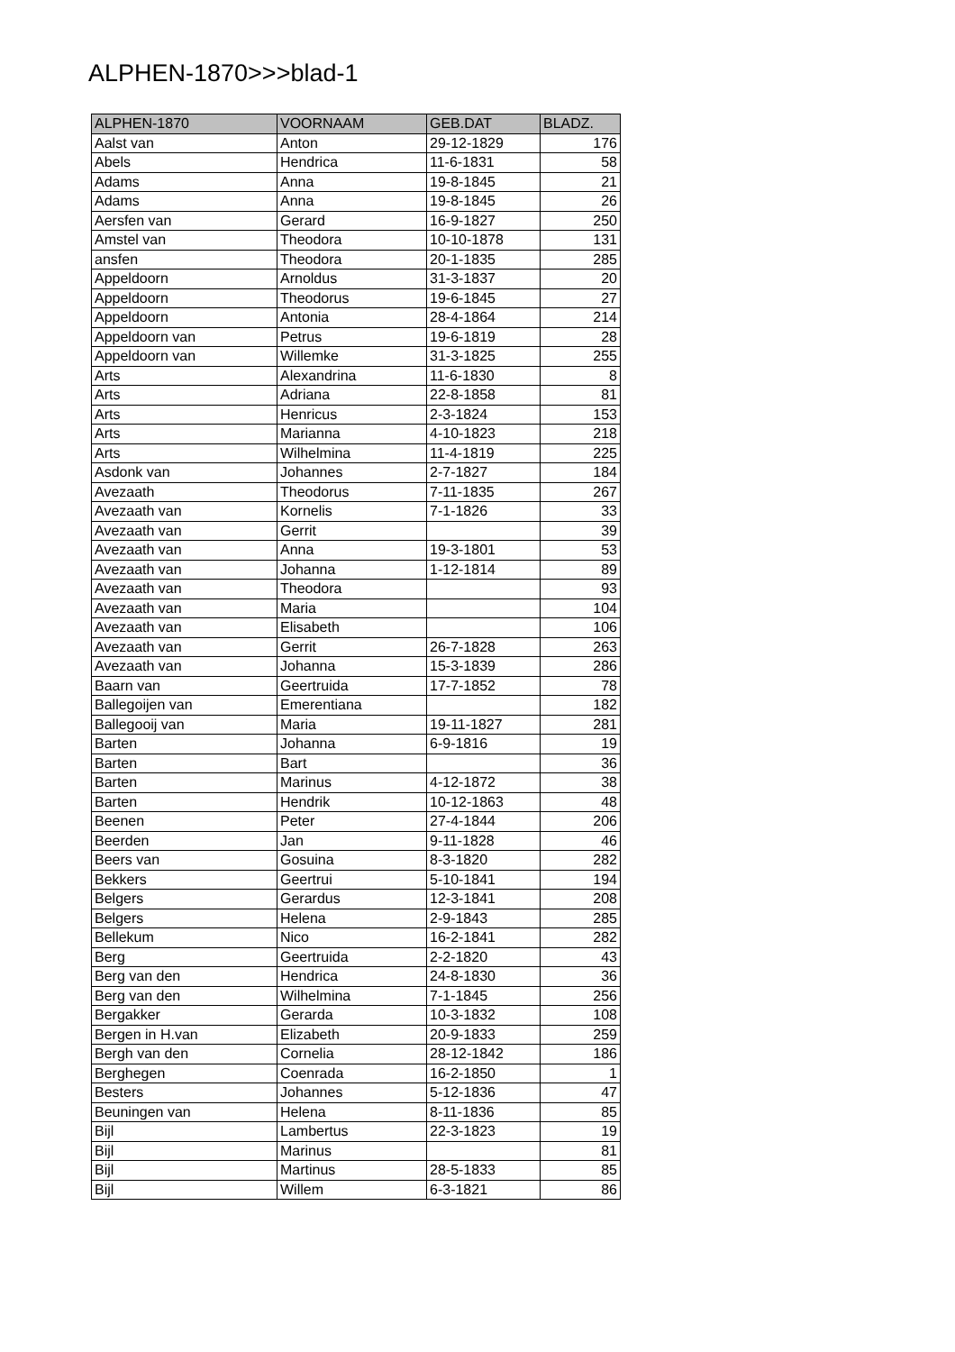ALPHEN-1870>>>blad-1
| ALPHEN-1870 | VOORNAAM | GEB.DAT | BLADZ. |
| --- | --- | --- | --- |
| Aalst van | Anton | 29-12-1829 | 176 |
| Abels | Hendrica | 11-6-1831 | 58 |
| Adams | Anna | 19-8-1845 | 21 |
| Adams | Anna | 19-8-1845 | 26 |
| Aersfen van | Gerard | 16-9-1827 | 250 |
| Amstel van | Theodora | 10-10-1878 | 131 |
| ansfen | Theodora | 20-1-1835 | 285 |
| Appeldoorn | Arnoldus | 31-3-1837 | 20 |
| Appeldoorn | Theodorus | 19-6-1845 | 27 |
| Appeldoorn | Antonia | 28-4-1864 | 214 |
| Appeldoorn van | Petrus | 19-6-1819 | 28 |
| Appeldoorn van | Willemke | 31-3-1825 | 255 |
| Arts | Alexandrina | 11-6-1830 | 8 |
| Arts | Adriana | 22-8-1858 | 81 |
| Arts | Henricus | 2-3-1824 | 153 |
| Arts | Marianna | 4-10-1823 | 218 |
| Arts | Wilhelmina | 11-4-1819 | 225 |
| Asdonk van | Johannes | 2-7-1827 | 184 |
| Avezaath | Theodorus | 7-11-1835 | 267 |
| Avezaath van | Kornelis | 7-1-1826 | 33 |
| Avezaath van | Gerrit | | 39 |
| Avezaath van | Anna | 19-3-1801 | 53 |
| Avezaath van | Johanna | 1-12-1814 | 89 |
| Avezaath van | Theodora | | 93 |
| Avezaath van | Maria | | 104 |
| Avezaath van | Elisabeth | | 106 |
| Avezaath van | Gerrit | 26-7-1828 | 263 |
| Avezaath van | Johanna | 15-3-1839 | 286 |
| Baarn van | Geertruida | 17-7-1852 | 78 |
| Ballegoijen van | Emerentiana | | 182 |
| Ballegooij van | Maria | 19-11-1827 | 281 |
| Barten | Johanna | 6-9-1816 | 19 |
| Barten | Bart | | 36 |
| Barten | Marinus | 4-12-1872 | 38 |
| Barten | Hendrik | 10-12-1863 | 48 |
| Beenen | Peter | 27-4-1844 | 206 |
| Beerden | Jan | 9-11-1828 | 46 |
| Beers van | Gosuina | 8-3-1820 | 282 |
| Bekkers | Geertrui | 5-10-1841 | 194 |
| Belgers | Gerardus | 12-3-1841 | 208 |
| Belgers | Helena | 2-9-1843 | 285 |
| Bellekum | Nico | 16-2-1841 | 282 |
| Berg | Geertruida | 2-2-1820 | 43 |
| Berg van den | Hendrica | 24-8-1830 | 36 |
| Berg van den | Wilhelmina | 7-1-1845 | 256 |
| Bergakker | Gerarda | 10-3-1832 | 108 |
| Bergen in H.van | Elizabeth | 20-9-1833 | 259 |
| Bergh van den | Cornelia | 28-12-1842 | 186 |
| Berghegen | Coenrada | 16-2-1850 | 1 |
| Besters | Johannes | 5-12-1836 | 47 |
| Beuningen van | Helena | 8-11-1836 | 85 |
| Bijl | Lambertus | 22-3-1823 | 19 |
| Bijl | Marinus | | 81 |
| Bijl | Martinus | 28-5-1833 | 85 |
| Bijl | Willem | 6-3-1821 | 86 |